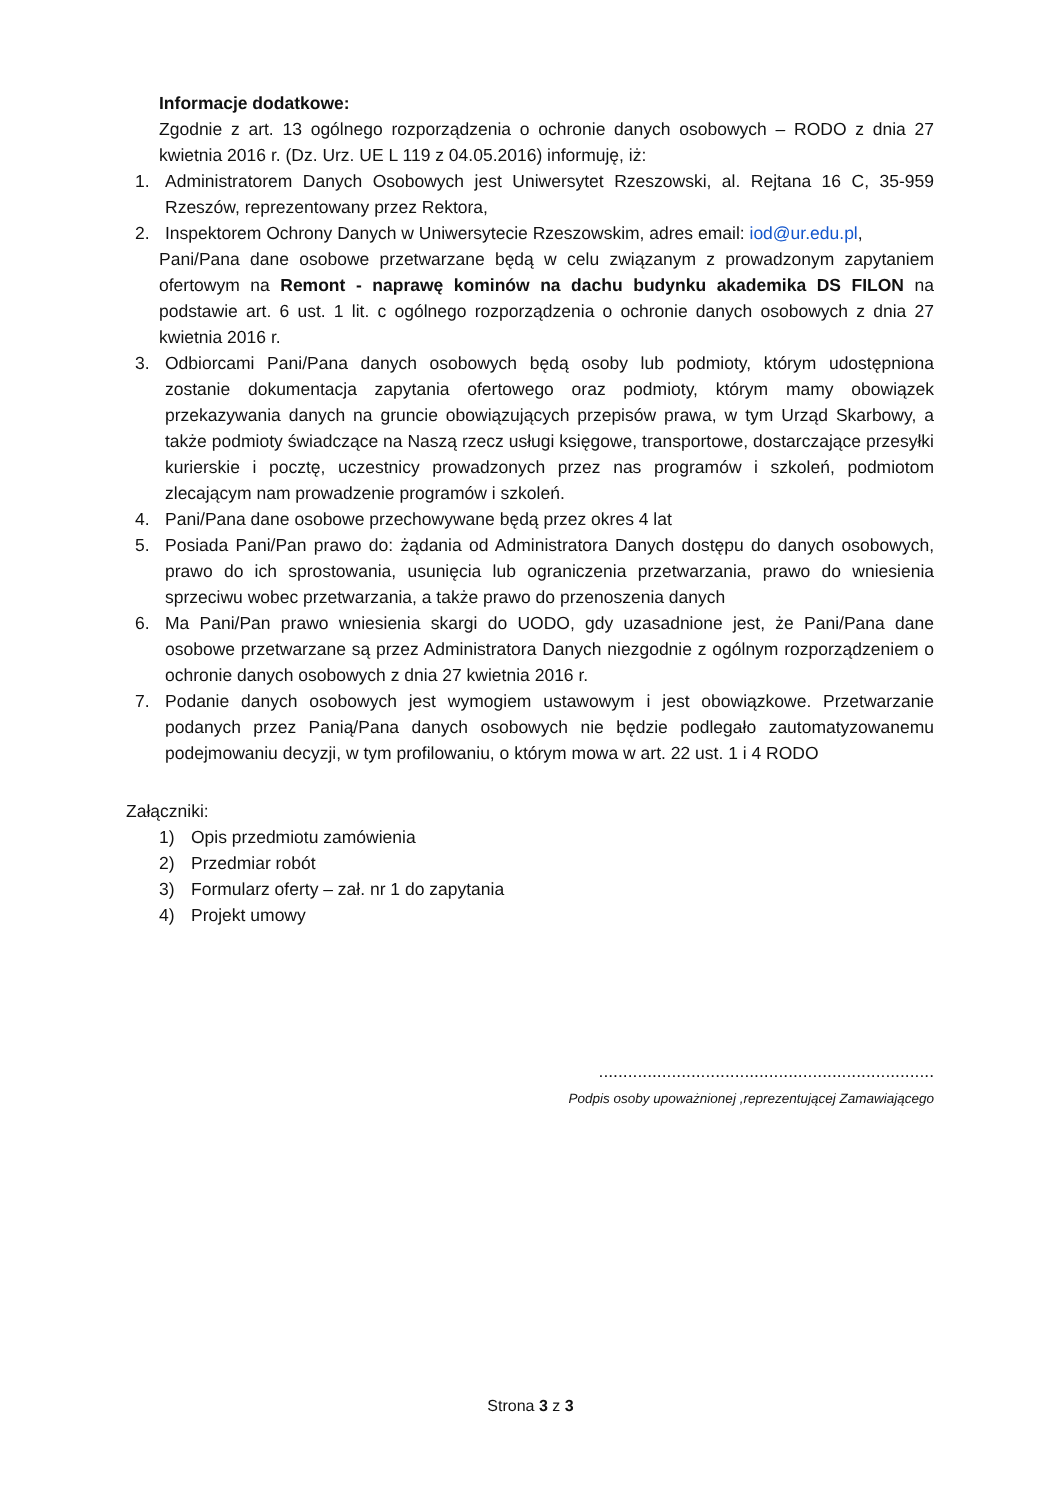Informacje dodatkowe:
Zgodnie z art. 13 ogólnego rozporządzenia o ochronie danych osobowych – RODO z dnia 27 kwietnia 2016 r. (Dz. Urz. UE L 119 z 04.05.2016) informuję, iż:
1. Administratorem Danych Osobowych jest Uniwersytet Rzeszowski, al. Rejtana 16 C, 35-959 Rzeszów, reprezentowany przez Rektora,
2. Inspektorem Ochrony Danych w Uniwersytecie Rzeszowskim, adres email: iod@ur.edu.pl,
Pani/Pana dane osobowe przetwarzane będą w celu związanym z prowadzonym zapytaniem ofertowym na Remont - naprawę kominów na dachu budynku akademika DS FILON na podstawie art. 6 ust. 1 lit. c ogólnego rozporządzenia o ochronie danych osobowych z dnia 27 kwietnia 2016 r.
3. Odbiorcami Pani/Pana danych osobowych będą osoby lub podmioty, którym udostępniona zostanie dokumentacja zapytania ofertowego oraz podmioty, którym mamy obowiązek przekazywania danych na gruncie obowiązujących przepisów prawa, w tym Urząd Skarbowy, a także podmioty świadczące na Naszą rzecz usługi księgowe, transportowe, dostarczające przesyłki kurierskie i pocztę, uczestnicy prowadzonych przez nas programów i szkoleń, podmiotom zlecającym nam prowadzenie programów i szkoleń.
4. Pani/Pana dane osobowe przechowywane będą przez okres 4 lat
5. Posiada Pani/Pan prawo do: żądania od Administratora Danych dostępu do danych osobowych, prawo do ich sprostowania, usunięcia lub ograniczenia przetwarzania, prawo do wniesienia sprzeciwu wobec przetwarzania, a także prawo do przenoszenia danych
6. Ma Pani/Pan prawo wniesienia skargi do UODO, gdy uzasadnione jest, że Pani/Pana dane osobowe przetwarzane są przez Administratora Danych niezgodnie z ogólnym rozporządzeniem o ochronie danych osobowych z dnia 27 kwietnia 2016 r.
7. Podanie danych osobowych jest wymogiem ustawowym i jest obowiązkowe. Przetwarzanie podanych przez Panią/Pana danych osobowych nie będzie podlegało zautomatyzowanemu podejmowaniu decyzji, w tym profilowaniu, o którym mowa w art. 22 ust. 1 i 4 RODO
Załączniki:
1) Opis przedmiotu zamówienia
2) Przedmiar robót
3) Formularz oferty – zał. nr 1 do zapytania
4) Projekt umowy
.....................................................................
Podpis osoby upoważnionej ,reprezentującej Zamawiającego
Strona 3 z 3